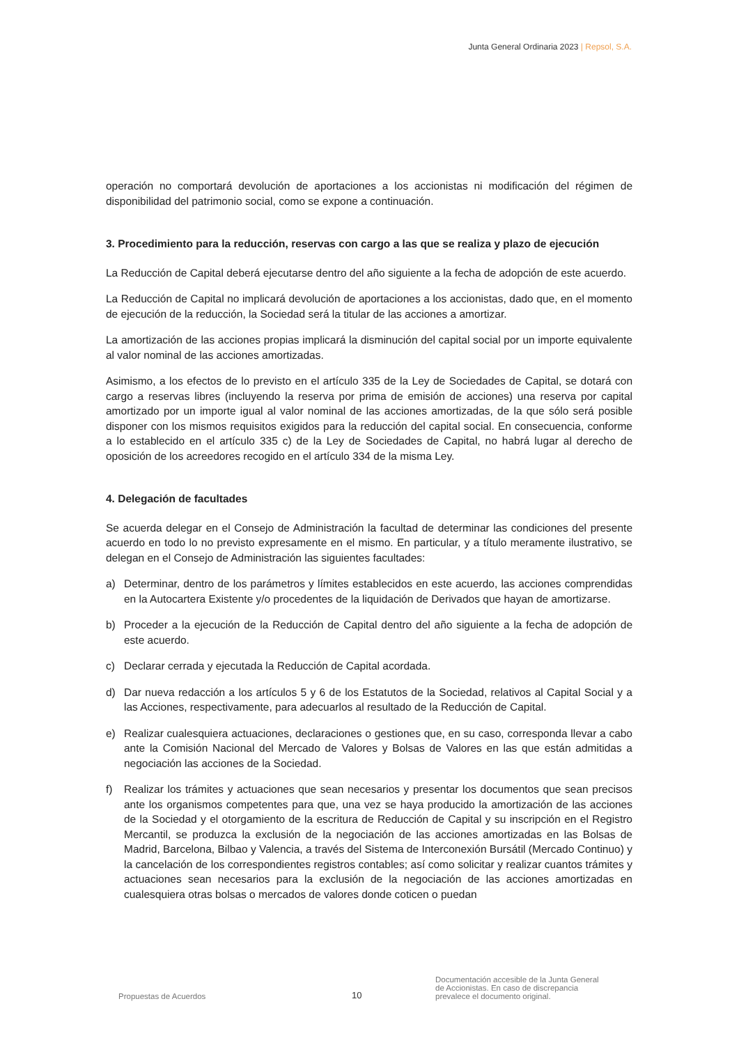Junta General Ordinaria 2023 | Repsol, S.A.
operación no comportará devolución de aportaciones a los accionistas ni modificación del régimen de disponibilidad del patrimonio social, como se expone a continuación.
3. Procedimiento para la reducción, reservas con cargo a las que se realiza y plazo de ejecución
La Reducción de Capital deberá ejecutarse dentro del año siguiente a la fecha de adopción de este acuerdo.
La Reducción de Capital no implicará devolución de aportaciones a los accionistas, dado que, en el momento de ejecución de la reducción, la Sociedad será la titular de las acciones a amortizar.
La amortización de las acciones propias implicará la disminución del capital social por un importe equivalente al valor nominal de las acciones amortizadas.
Asimismo, a los efectos de lo previsto en el artículo 335 de la Ley de Sociedades de Capital, se dotará con cargo a reservas libres (incluyendo la reserva por prima de emisión de acciones) una reserva por capital amortizado por un importe igual al valor nominal de las acciones amortizadas, de la que sólo será posible disponer con los mismos requisitos exigidos para la reducción del capital social. En consecuencia, conforme a lo establecido en el artículo 335 c) de la Ley de Sociedades de Capital, no habrá lugar al derecho de oposición de los acreedores recogido en el artículo 334 de la misma Ley.
4. Delegación de facultades
Se acuerda delegar en el Consejo de Administración la facultad de determinar las condiciones del presente acuerdo en todo lo no previsto expresamente en el mismo. En particular, y a título meramente ilustrativo, se delegan en el Consejo de Administración las siguientes facultades:
a) Determinar, dentro de los parámetros y límites establecidos en este acuerdo, las acciones comprendidas en la Autocartera Existente y/o procedentes de la liquidación de Derivados que hayan de amortizarse.
b) Proceder a la ejecución de la Reducción de Capital dentro del año siguiente a la fecha de adopción de este acuerdo.
c) Declarar cerrada y ejecutada la Reducción de Capital acordada.
d) Dar nueva redacción a los artículos 5 y 6 de los Estatutos de la Sociedad, relativos al Capital Social y a las Acciones, respectivamente, para adecuarlos al resultado de la Reducción de Capital.
e) Realizar cualesquiera actuaciones, declaraciones o gestiones que, en su caso, corresponda llevar a cabo ante la Comisión Nacional del Mercado de Valores y Bolsas de Valores en las que están admitidas a negociación las acciones de la Sociedad.
f) Realizar los trámites y actuaciones que sean necesarios y presentar los documentos que sean precisos ante los organismos competentes para que, una vez se haya producido la amortización de las acciones de la Sociedad y el otorgamiento de la escritura de Reducción de Capital y su inscripción en el Registro Mercantil, se produzca la exclusión de la negociación de las acciones amortizadas en las Bolsas de Madrid, Barcelona, Bilbao y Valencia, a través del Sistema de Interconexión Bursátil (Mercado Continuo) y la cancelación de los correspondientes registros contables; así como solicitar y realizar cuantos trámites y actuaciones sean necesarios para la exclusión de la negociación de las acciones amortizadas en cualesquiera otras bolsas o mercados de valores donde coticen o puedan
Propuestas de Acuerdos
10
Documentación accesible de la Junta General
de Accionistas. En caso de discrepancia
prevalece el documento original.